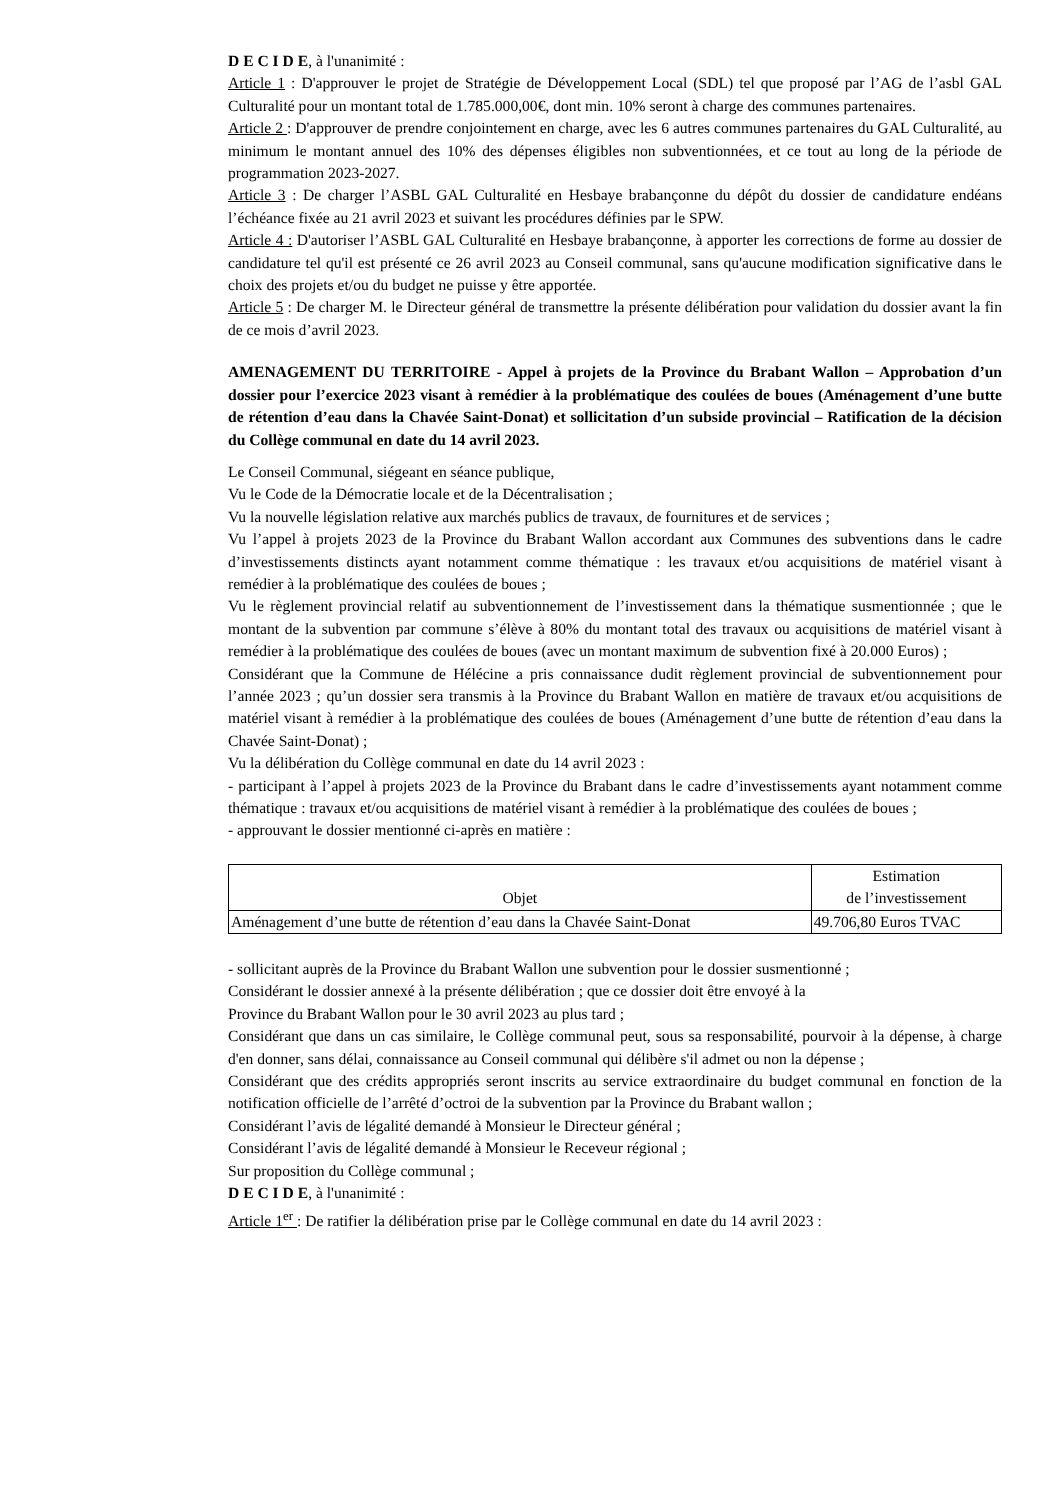D E C I D E, à l'unanimité :
Article 1 : D'approuver le projet de Stratégie de Développement Local (SDL) tel que proposé par l’AG de l’asbl GAL Culturalité pour un montant total de 1.785.000,00€, dont min. 10% seront à charge des communes partenaires.
Article 2 : D'approuver de prendre conjointement en charge, avec les 6 autres communes partenaires du GAL Culturalité, au minimum le montant annuel des 10% des dépenses éligibles non subventionnées, et ce tout au long de la période de programmation 2023-2027.
Article 3 : De charger l’ASBL GAL Culturalité en Hesbaye brabançonne du dépôt du dossier de candidature endéans l’échéance fixée au 21 avril 2023 et suivant les procédures définies par le SPW.
Article 4 : D'autoriser l’ASBL GAL Culturalité en Hesbaye brabançonne, à apporter les corrections de forme au dossier de candidature tel qu'il est présenté ce 26 avril 2023 au Conseil communal, sans qu'aucune modification significative dans le choix des projets et/ou du budget ne puisse y être apportée.
Article 5 : De charger M. le Directeur général de transmettre la présente délibération pour validation du dossier avant la fin de ce mois d’avril 2023.
AMENAGEMENT DU TERRITOIRE - Appel à projets de la Province du Brabant Wallon – Approbation d’un dossier pour l’exercice 2023 visant à remédier à la problématique des coulées de boues (Aménagement d’une butte de rétention d’eau dans la Chavée Saint-Donat) et sollicitation d’un subside provincial – Ratification de la décision du Collège communal en date du 14 avril 2023.
Le Conseil Communal, siégeant en séance publique,
Vu le Code de la Démocratie locale et de la Décentralisation ;
Vu la nouvelle législation relative aux marchés publics de travaux, de fournitures et de services ;
Vu l’appel à projets 2023 de la Province du Brabant Wallon accordant aux Communes des subventions dans le cadre d’investissements distincts ayant notamment comme thématique : les travaux et/ou acquisitions de matériel visant à remédier à la problématique des coulées de boues ;
Vu le règlement provincial relatif au subventionnement de l’investissement dans la thématique susmentionnée ; que le montant de la subvention par commune s’élève à 80% du montant total des travaux ou acquisitions de matériel visant à remédier à la problématique des coulées de boues (avec un montant maximum de subvention fixé à 20.000 Euros) ;
Considérant que la Commune de Hélécine a pris connaissance dudit règlement provincial de subventionnement pour l’année 2023 ; qu’un dossier sera transmis à la Province du Brabant Wallon en matière de travaux et/ou acquisitions de matériel visant à remédier à la problématique des coulées de boues (Aménagement d’une butte de rétention d’eau dans la Chavée Saint-Donat) ;
Vu la délibération du Collège communal en date du 14 avril 2023 :
- participant à l’appel à projets 2023 de la Province du Brabant dans le cadre d’investissements ayant notamment comme thématique : travaux et/ou acquisitions de matériel visant à remédier à la problématique des coulées de boues ;
- approuvant le dossier mentionné ci-après en matière :
| Objet | Estimation de l’investissement |
| --- | --- |
| Aménagement d’une butte de rétention d’eau dans la Chavée Saint-Donat | 49.706,80 Euros TVAC |
- sollicitant auprès de la Province du Brabant Wallon une subvention pour le dossier susmentionné ;
Considérant le dossier annexé à la présente délibération ; que ce dossier doit être envoyé à la
Province du Brabant Wallon pour le 30 avril 2023 au plus tard ;
Considérant que dans un cas similaire, le Collège communal peut, sous sa responsabilité, pourvoir à la dépense, à charge d'en donner, sans délai, connaissance au Conseil communal qui délibère s'il admet ou non la dépense ;
Considérant que des crédits appropriés seront inscrits au service extraordinaire du budget communal en fonction de la notification officielle de l’arrêté d’octroi de la subvention par la Province du Brabant wallon ;
Considérant l’avis de légalité demandé à Monsieur le Directeur général ;
Considérant l’avis de légalité demandé à Monsieur le Receveur régional ;
Sur proposition du Collège communal ;
D E C I D E, à l'unanimité :
Article 1<sup>er</sup> : De ratifier la délibération prise par le Collège communal en date du 14 avril 2023 :